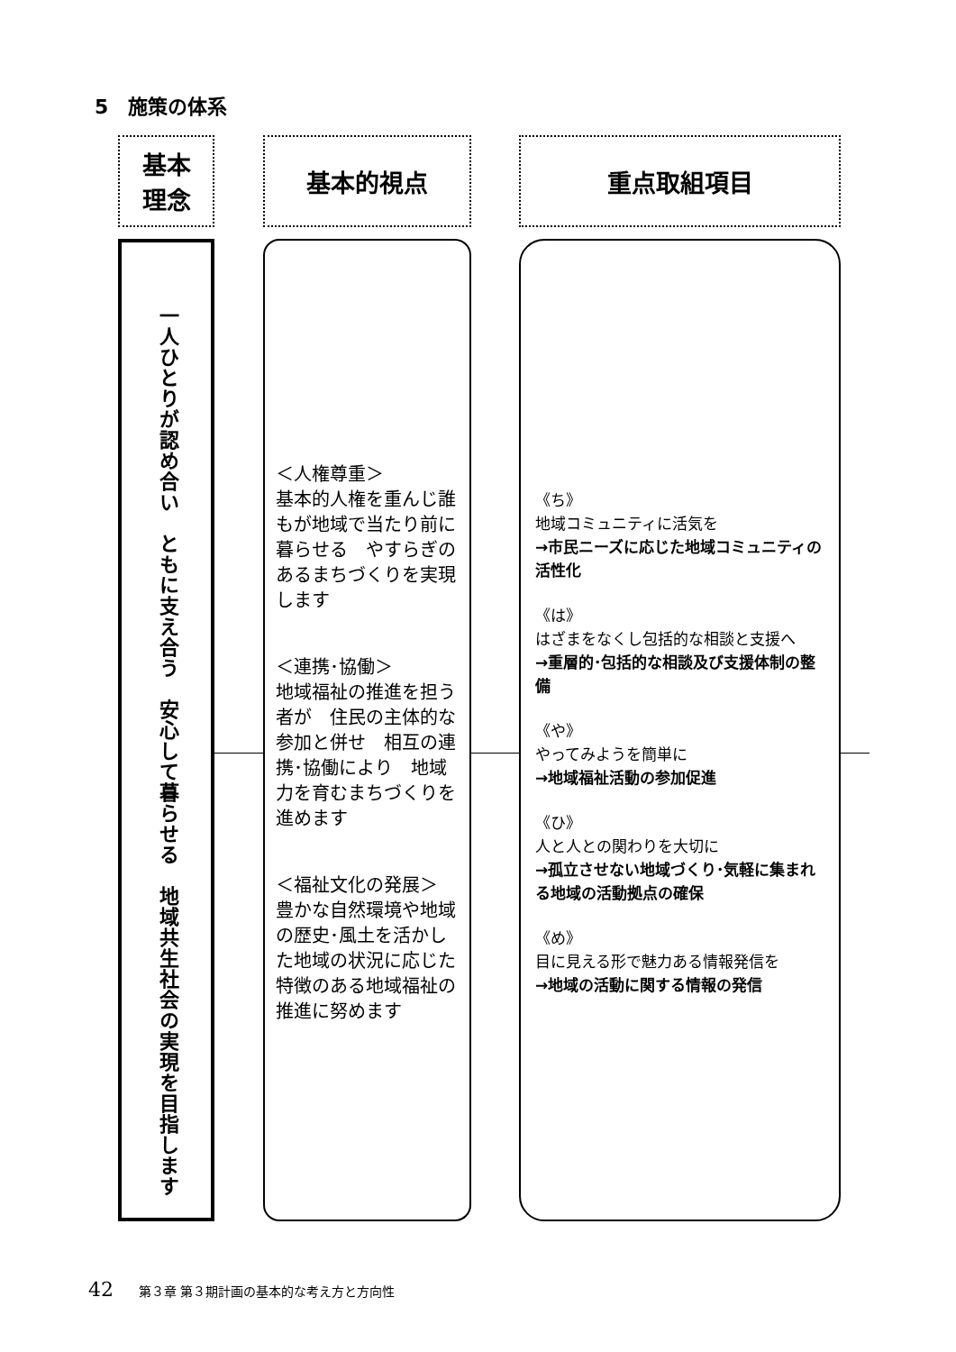5　施策の体系
基本
理念
基本的視点 重点取組項目
一人ひとりが認め合い　ともに支え合う　安心して暮らせる　地域共生社会の実現を目指します
＜人権尊重＞
基本的人権を重んじ誰もが地域で当たり前に暮らせる　やすらぎのあるまちづくりを実現します
＜連携･協働＞
地域福祉の推進を担う者が　住民の主体的な参加と併せ　相互の連携･協働により　地域力を育むまちづくりを進めます
＜福祉文化の発展＞
豊かな自然環境や地域の歴史･風土を活かした地域の状況に応じた特徴のある地域福祉の推進に努めます
《ち》
地域コミュニティに活気を
→市民ニーズに応じた地域コミュニティの活性化
《は》
はざまをなくし包括的な相談と支援へ
→重層的･包括的な相談及び支援体制の整備
《や》
やってみようを簡単に
→地域福祉活動の参加促進
《ひ》
人と人との関わりを大切に
→孤立させない地域づくり･気軽に集まれる地域の活動拠点の確保
《め》
目に見える形で魅力ある情報発信を
→地域の活動に関する情報の発信
42 第３章 第３期計画の基本的な考え方と方向性